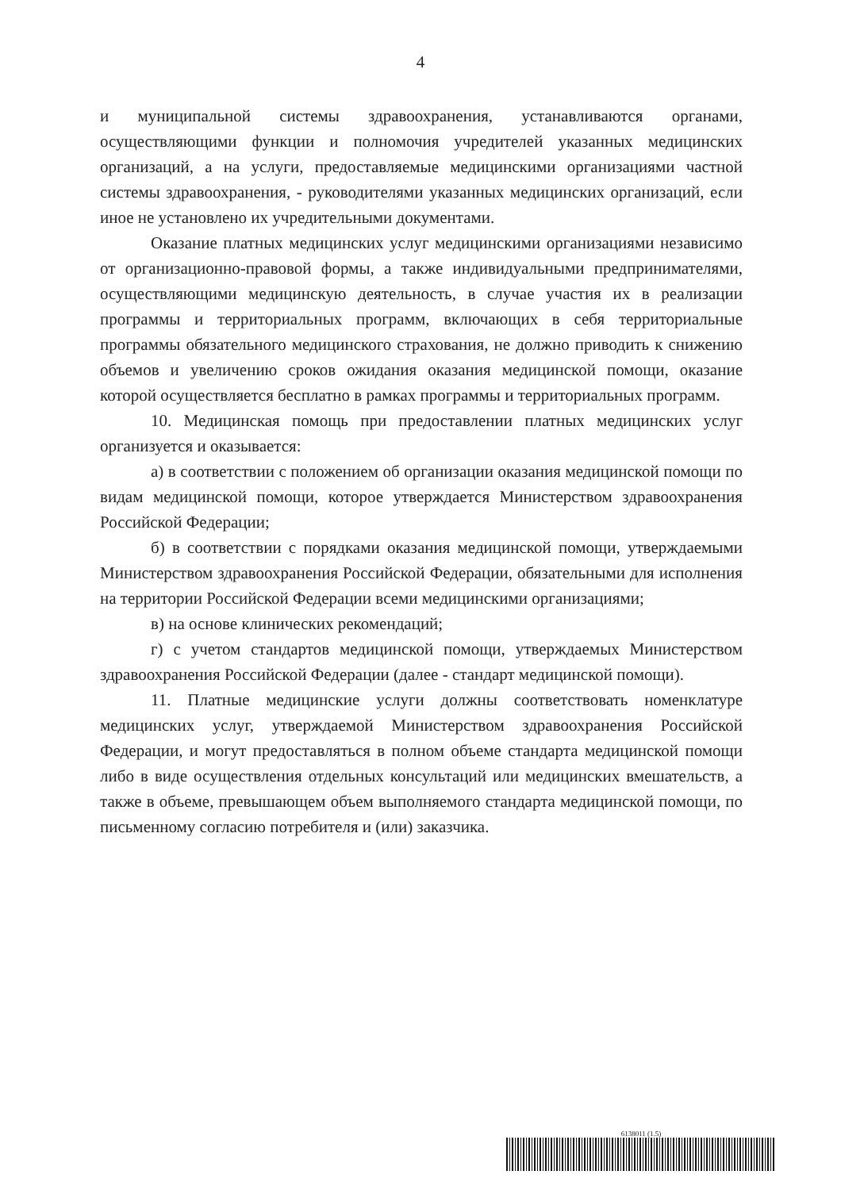4
и муниципальной системы здравоохранения, устанавливаются органами, осуществляющими функции и полномочия учредителей указанных медицинских организаций, а на услуги, предоставляемые медицинскими организациями частной системы здравоохранения, - руководителями указанных медицинских организаций, если иное не установлено их учредительными документами.
Оказание платных медицинских услуг медицинскими организациями независимо от организационно-правовой формы, а также индивидуальными предпринимателями, осуществляющими медицинскую деятельность, в случае участия их в реализации программы и территориальных программ, включающих в себя территориальные программы обязательного медицинского страхования, не должно приводить к снижению объемов и увеличению сроков ожидания оказания медицинской помощи, оказание которой осуществляется бесплатно в рамках программы и территориальных программ.
10. Медицинская помощь при предоставлении платных медицинских услуг организуется и оказывается:
а) в соответствии с положением об организации оказания медицинской помощи по видам медицинской помощи, которое утверждается Министерством здравоохранения Российской Федерации;
б) в соответствии с порядками оказания медицинской помощи, утверждаемыми Министерством здравоохранения Российской Федерации, обязательными для исполнения на территории Российской Федерации всеми медицинскими организациями;
в) на основе клинических рекомендаций;
г) с учетом стандартов медицинской помощи, утверждаемых Министерством здравоохранения Российской Федерации (далее - стандарт медицинской помощи).
11. Платные медицинские услуги должны соответствовать номенклатуре медицинских услуг, утверждаемой Министерством здравоохранения Российской Федерации, и могут предоставляться в полном объеме стандарта медицинской помощи либо в виде осуществления отдельных консультаций или медицинских вмешательств, а также в объеме, превышающем объем выполняемого стандарта медицинской помощи, по письменному согласию потребителя и (или) заказчика.
6138011 (1.5)